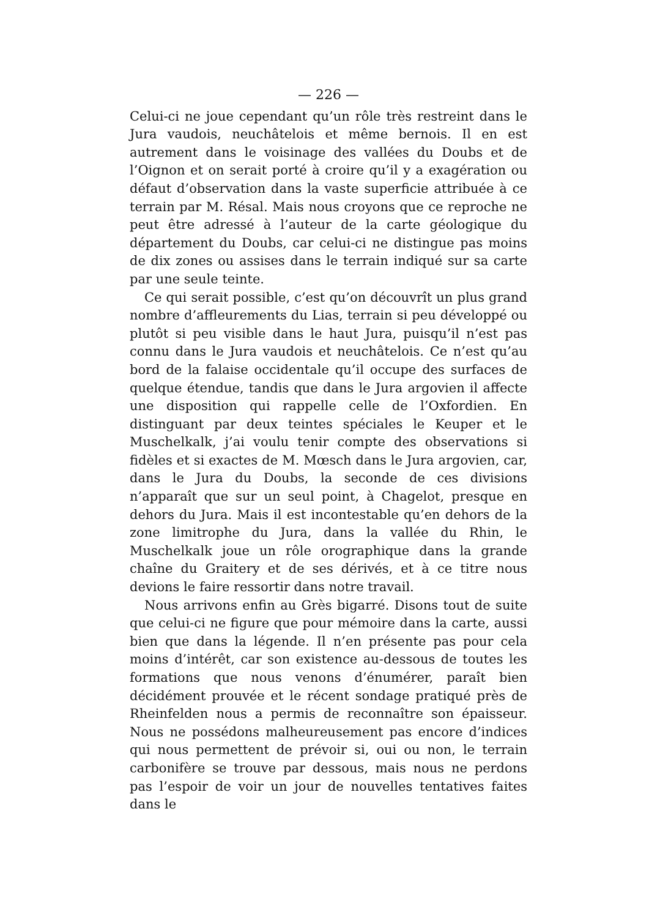— 226 —
Celui-ci ne joue cependant qu’un rôle très restreint dans le Jura vaudois, neuchâtelois et même bernois. Il en est autrement dans le voisinage des vallées du Doubs et de l’Oignon et on serait porté à croire qu’il y a exagération ou défaut d’observation dans la vaste superficie attribuée à ce terrain par M. Résal. Mais nous croyons que ce reproche ne peut être adressé à l’auteur de la carte géologique du département du Doubs, car celui-ci ne distingue pas moins de dix zones ou assises dans le terrain indiqué sur sa carte par une seule teinte.
Ce qui serait possible, c’est qu’on découvrît un plus grand nombre d’affleurements du Lias, terrain si peu développé ou plutôt si peu visible dans le haut Jura, puisqu’il n’est pas connu dans le Jura vaudois et neuchâtelois. Ce n’est qu’au bord de la falaise occidentale qu’il occupe des surfaces de quelque étendue, tandis que dans le Jura argovien il affecte une disposition qui rappelle celle de l’Oxfordien. En distinguant par deux teintes spéciales le Keuper et le Muschelkalk, j’ai voulu tenir compte des observations si fidèles et si exactes de M. Mœsch dans le Jura argovien, car, dans le Jura du Doubs, la seconde de ces divisions n’apparaît que sur un seul point, à Chagelot, presque en dehors du Jura. Mais il est incontestable qu’en dehors de la zone limitrophe du Jura, dans la vallée du Rhin, le Muschelkalk joue un rôle orographique dans la grande chaîne du Graitery et de ses dérivés, et à ce titre nous devions le faire ressortir dans notre travail.
Nous arrivons enfin au Grès bigarré. Disons tout de suite que celui-ci ne figure que pour mémoire dans la carte, aussi bien que dans la légende. Il n’en présente pas pour cela moins d’intérêt, car son existence au-dessous de toutes les formations que nous venons d’énumérer, paraît bien décidément prouvée et le récent sondage pratiqué près de Rheinfelden nous a permis de reconnaître son épaisseur. Nous ne possédons malheureusement pas encore d’indices qui nous permettent de prévoir si, oui ou non, le terrain carbonifère se trouve par dessous, mais nous ne perdons pas l’espoir de voir un jour de nouvelles tentatives faites dans le